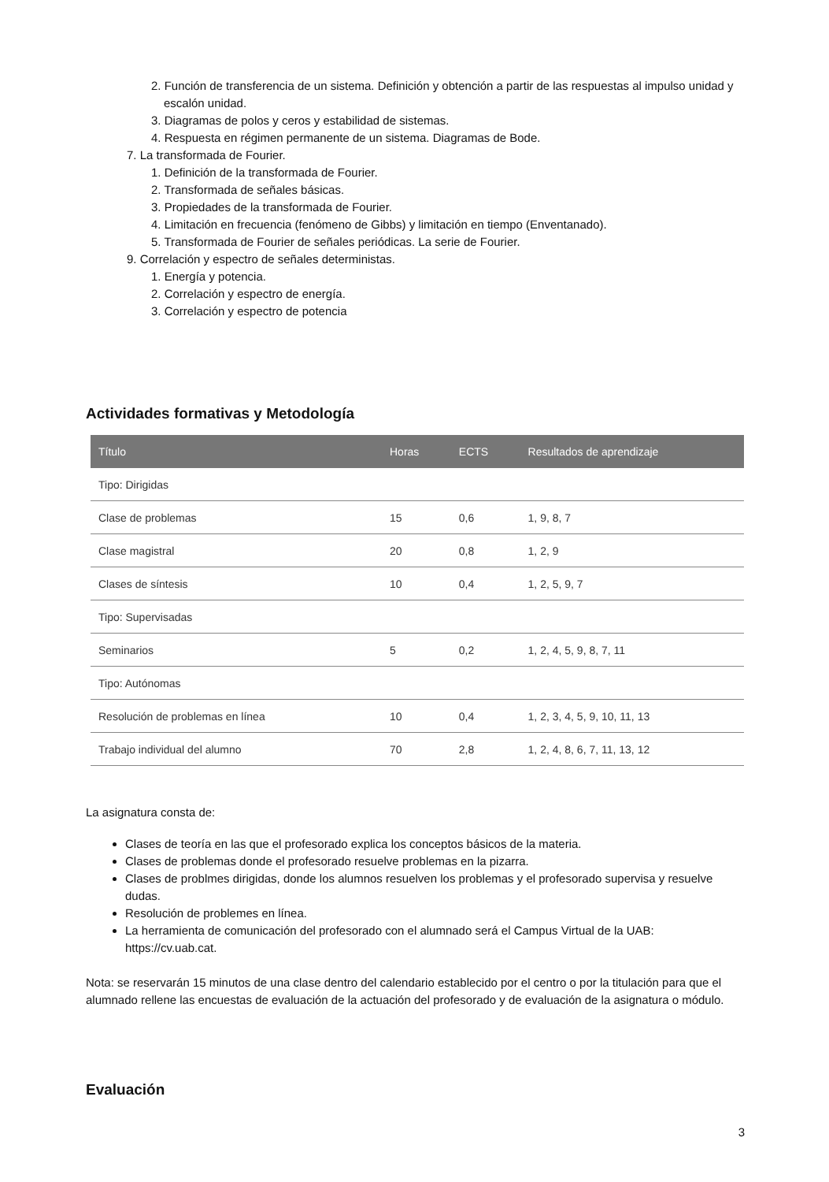2. Función de transferencia de un sistema. Definición y obtención a partir de las respuestas al impulso unidad y escalón unidad.
3. Diagramas de polos y ceros y estabilidad de sistemas.
4. Respuesta en régimen permanente de un sistema. Diagramas de Bode.
7. La transformada de Fourier.
1. Definición de la transformada de Fourier.
2. Transformada de señales básicas.
3. Propiedades de la transformada de Fourier.
4. Limitación en frecuencia (fenómeno de Gibbs) y limitación en tiempo (Enventanado).
5. Transformada de Fourier de señales periódicas. La serie de Fourier.
9. Correlación y espectro de señales deterministas.
1. Energía y potencia.
2. Correlación y espectro de energía.
3. Correlación y espectro de potencia
Actividades formativas y Metodología
| Título | Horas | ECTS | Resultados de aprendizaje |
| --- | --- | --- | --- |
| Tipo: Dirigidas | | | |
| Clase de problemas | 15 | 0,6 | 1, 9, 8, 7 |
| Clase magistral | 20 | 0,8 | 1, 2, 9 |
| Clases de síntesis | 10 | 0,4 | 1, 2, 5, 9, 7 |
| Tipo: Supervisadas | | | |
| Seminarios | 5 | 0,2 | 1, 2, 4, 5, 9, 8, 7, 11 |
| Tipo: Autónomas | | | |
| Resolución de problemas en línea | 10 | 0,4 | 1, 2, 3, 4, 5, 9, 10, 11, 13 |
| Trabajo individual del alumno | 70 | 2,8 | 1, 2, 4, 8, 6, 7, 11, 13, 12 |
La asignatura consta de:
Clases de teoría en las que el profesorado explica los conceptos básicos de la materia.
Clases de problemas donde el profesorado resuelve problemas en la pizarra.
Clases de problmes dirigidas, donde los alumnos resuelven los problemas y el profesorado supervisa y resuelve dudas.
Resolución de problemes en línea.
La herramienta de comunicación del profesorado con el alumnado será el Campus Virtual de la UAB: https://cv.uab.cat.
Nota: se reservarán 15 minutos de una clase dentro del calendario establecido por el centro o por la titulación para que el alumnado rellene las encuestas de evaluación de la actuación del profesorado y de evaluación de la asignatura o módulo.
Evaluación
3